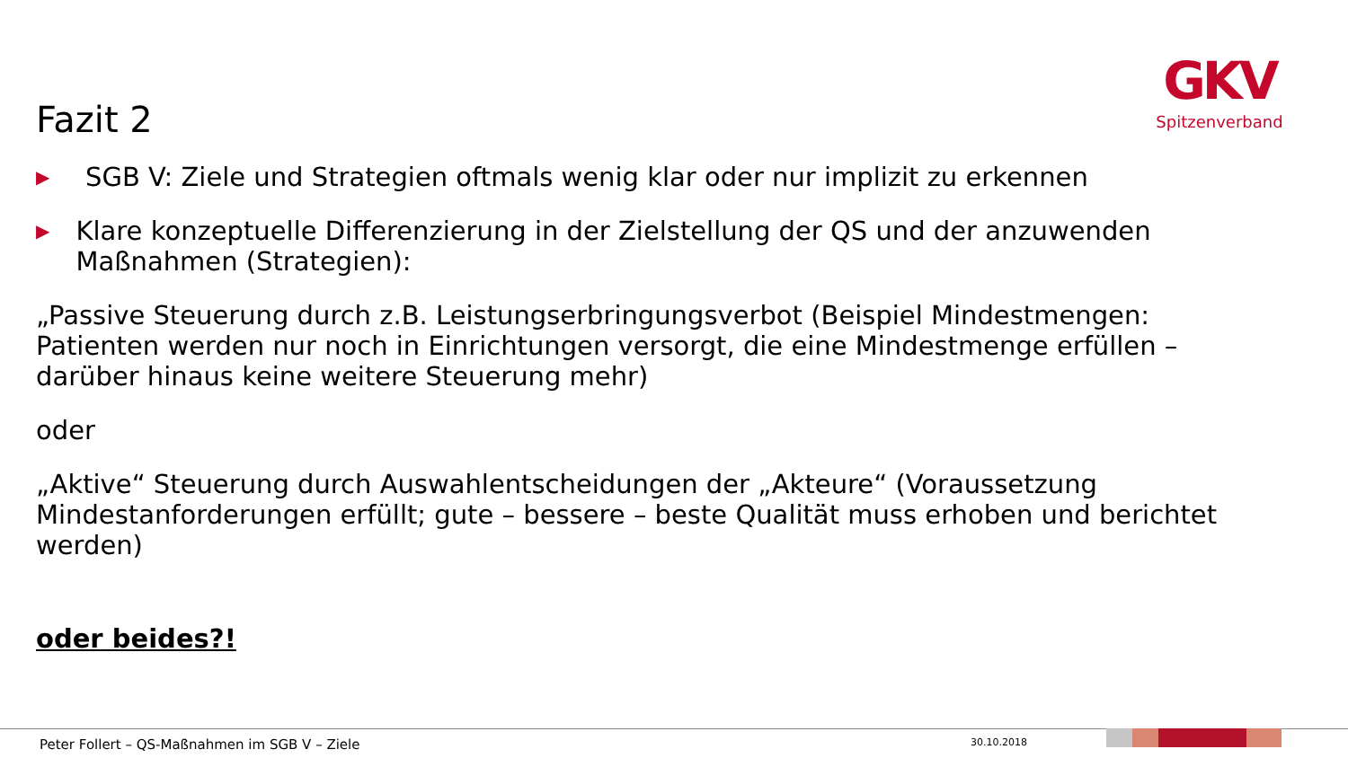GKV
Spitzenverband
Fazit 2
▶ SGB V: Ziele und Strategien oftmals wenig klar oder nur implizit zu erkennen
▶ Klare konzeptuelle Differenzierung in der Zielstellung der QS und der anzuwenden Maßnahmen (Strategien):
„Passive Steuerung durch z.B. Leistungserbringungsverbot (Beispiel Mindestmengen: Patienten werden nur noch in Einrichtungen versorgt, die eine Mindestmenge erfüllen – darüber hinaus keine weitere Steuerung mehr)
oder
„Aktive“ Steuerung durch Auswahlentscheidungen der „Akteure“ (Voraussetzung Mindestanforderungen erfüllt; gute – bessere – beste Qualität muss erhoben und berichtet werden)
oder beides?!
Peter Follert – QS-Maßnahmen im SGB V – Ziele
30.10.2018